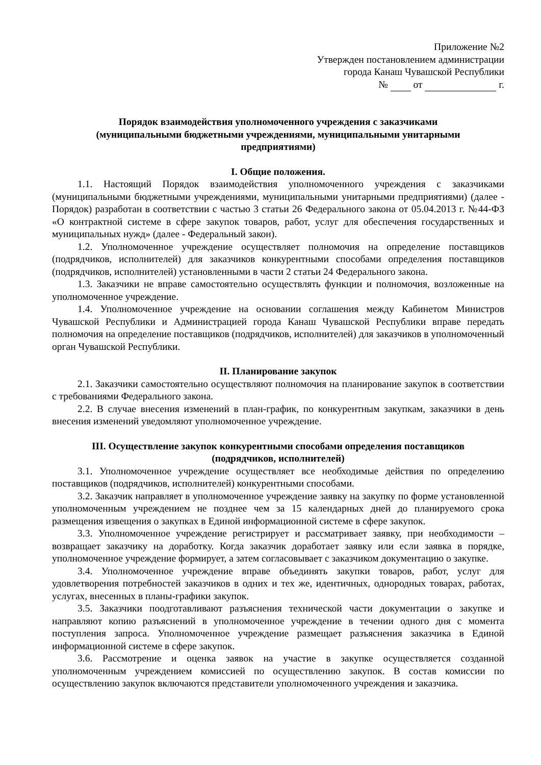Приложение №2
Утвержден постановлением администрации
города Канаш Чувашской Республики
№ от г.
Порядок взаимодействия уполномоченного учреждения с заказчиками
(муниципальными бюджетными учреждениями, муниципальными унитарными
предприятиями)
I. Общие положения.
1.1. Настоящий Порядок взаимодействия уполномоченного учреждения с заказчиками (муниципальными бюджетными учреждениями, муниципальными унитарными предприятиями) (далее - Порядок) разработан в соответствии с частью 3 статьи 26 Федерального закона от 05.04.2013 г. №44-ФЗ «О контрактной системе в сфере закупок товаров, работ, услуг для обеспечения государственных и муниципальных нужд» (далее - Федеральный закон).
1.2. Уполномоченное учреждение осуществляет полномочия на определение поставщиков (подрядчиков, исполнителей) для заказчиков конкурентными способами определения поставщиков (подрядчиков, исполнителей) установленными в части 2 статьи 24 Федерального закона.
1.3. Заказчики не вправе самостоятельно осуществлять функции и полномочия, возложенные на уполномоченное учреждение.
1.4. Уполномоченное учреждение на основании соглашения между Кабинетом Министров Чувашской Республики и Администрацией города Канаш Чувашской Республики вправе передать полномочия на определение поставщиков (подрядчиков, исполнителей) для заказчиков в уполномоченный орган Чувашской Республики.
II. Планирование закупок
2.1. Заказчики самостоятельно осуществляют полномочия на планирование закупок в соответствии с требованиями Федерального закона.
2.2. В случае внесения изменений в план-график, по конкурентным закупкам, заказчики в день внесения изменений уведомляют уполномоченное учреждение.
III. Осуществление закупок конкурентными способами определения поставщиков
(подрядчиков, исполнителей)
3.1. Уполномоченное учреждение осуществляет все необходимые действия по определению поставщиков (подрядчиков, исполнителей) конкурентными способами.
3.2. Заказчик направляет в уполномоченное учреждение заявку на закупку по форме установленной уполномоченным учреждением не позднее чем за 15 календарных дней до планируемого срока размещения извещения о закупках в Единой информационной системе в сфере закупок.
3.3. Уполномоченное учреждение регистрирует и рассматривает заявку, при необходимости – возвращает заказчику на доработку. Когда заказчик доработает заявку или если заявка в порядке, уполномоченное учреждение формирует, а затем согласовывает с заказчиком документацию о закупке.
3.4. Уполномоченное учреждение вправе объединять закупки товаров, работ, услуг для удовлетворения потребностей заказчиков в одних и тех же, идентичных, однородных товарах, работах, услугах, внесенных в планы-графики закупок.
3.5. Заказчики поодготавливают разъяснения технической части документации о закупке и направляют копию разъяснений в уполномоченное учреждение в течении одного дня с момента поступления запроса. Уполномоченное учреждение размещает разъяснения заказчика в Единой информационной системе в сфере закупок.
3.6. Рассмотрение и оценка заявок на участие в закупке осуществляется созданной уполномоченным учреждением комиссией по осуществлению закупок. В состав комиссии по осуществлению закупок включаются представители уполномоченного учреждения и заказчика.